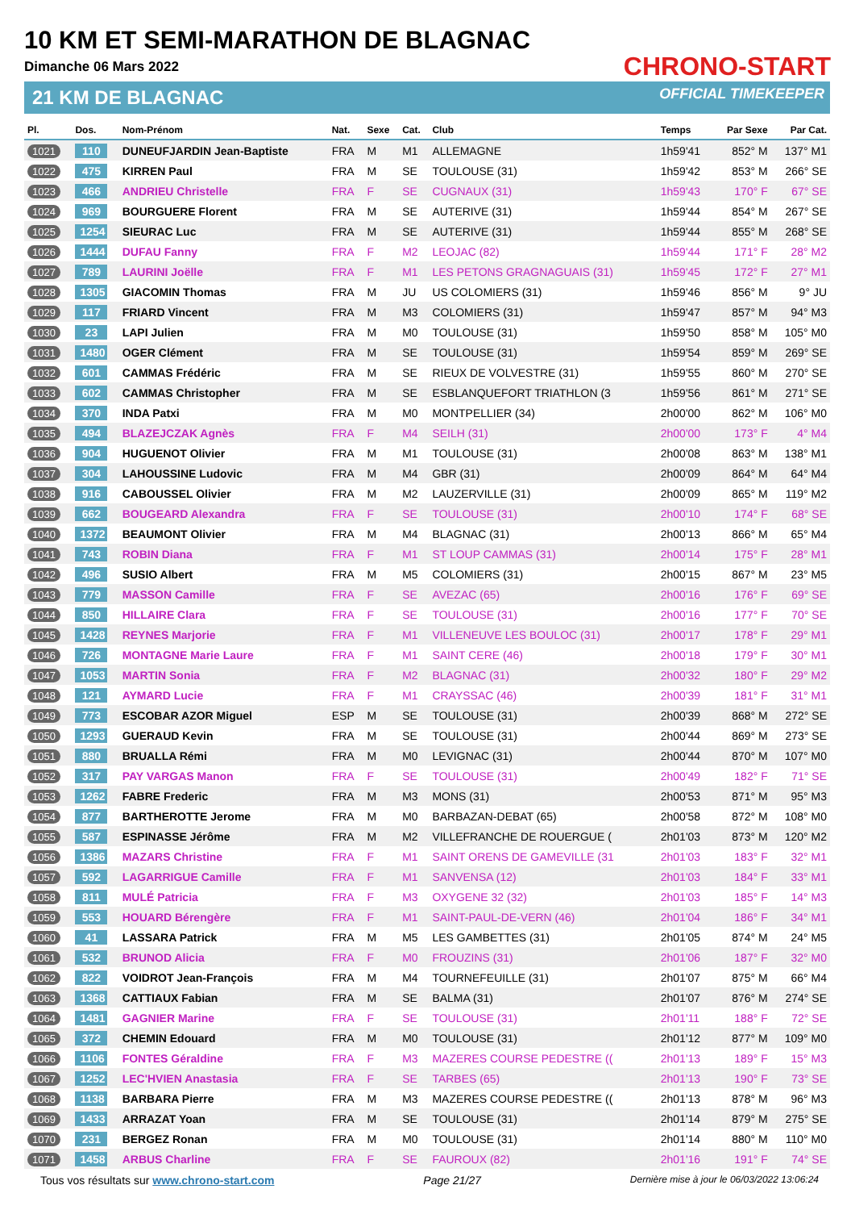10 KM ET SEMI-MARATHON DE BLAGNAC
Dimanche 06 Mars 2022
21 KM DE BLAGNAC
CHRONO-START
OFFICIAL TIMEKEEPER
| Pl. | Dos. | Nom-Prénom | Nat. | Sexe | Cat. | Club | Temps | Par Sexe | Par Cat. |
| --- | --- | --- | --- | --- | --- | --- | --- | --- | --- |
| 1021 | 110 | DUNEUFJARDIN Jean-Baptiste | FRA | M | M1 | ALLEMAGNE | 1h59'41 | 852° M | 137° M1 |
| 1022 | 475 | KIRREN Paul | FRA | M | SE | TOULOUSE (31) | 1h59'42 | 853° M | 266° SE |
| 1023 | 466 | ANDRIEU Christelle | FRA | F | SE | CUGNAUX (31) | 1h59'43 | 170° F | 67° SE |
| 1024 | 969 | BOURGUERE Florent | FRA | M | SE | AUTERIVE (31) | 1h59'44 | 854° M | 267° SE |
| 1025 | 1254 | SIEURAC Luc | FRA | M | SE | AUTERIVE (31) | 1h59'44 | 855° M | 268° SE |
| 1026 | 1444 | DUFAU Fanny | FRA | F | M2 | LEOJAC (82) | 1h59'44 | 171° F | 28° M2 |
| 1027 | 789 | LAURINI Joëlle | FRA | F | M1 | LES PETONS GRAGNAGUAIS (31) | 1h59'45 | 172° F | 27° M1 |
| 1028 | 1305 | GIACOMIN Thomas | FRA | M | JU | US COLOMIERS (31) | 1h59'46 | 856° M | 9° JU |
| 1029 | 117 | FRIARD Vincent | FRA | M | M3 | COLOMIERS (31) | 1h59'47 | 857° M | 94° M3 |
| 1030 | 23 | LAPI Julien | FRA | M | M0 | TOULOUSE (31) | 1h59'50 | 858° M | 105° M0 |
| 1031 | 1480 | OGER Clément | FRA | M | SE | TOULOUSE (31) | 1h59'54 | 859° M | 269° SE |
| 1032 | 601 | CAMMAS Frédéric | FRA | M | SE | RIEUX DE VOLVESTRE (31) | 1h59'55 | 860° M | 270° SE |
| 1033 | 602 | CAMMAS Christopher | FRA | M | SE | ESBLANQUEFORT TRIATHLON (3 | 1h59'56 | 861° M | 271° SE |
| 1034 | 370 | INDA Patxi | FRA | M | M0 | MONTPELLIER (34) | 2h00'00 | 862° M | 106° M0 |
| 1035 | 494 | BLAZEJCZAK Agnès | FRA | F | M4 | SEILH (31) | 2h00'00 | 173° F | 4° M4 |
| 1036 | 904 | HUGUENOT Olivier | FRA | M | M1 | TOULOUSE (31) | 2h00'08 | 863° M | 138° M1 |
| 1037 | 304 | LAHOUSSINE Ludovic | FRA | M | M4 | GBR (31) | 2h00'09 | 864° M | 64° M4 |
| 1038 | 916 | CABOUSSEL Olivier | FRA | M | M2 | LAUZERVILLE (31) | 2h00'09 | 865° M | 119° M2 |
| 1039 | 662 | BOUGEARD Alexandra | FRA | F | SE | TOULOUSE (31) | 2h00'10 | 174° F | 68° SE |
| 1040 | 1372 | BEAUMONT Olivier | FRA | M | M4 | BLAGNAC (31) | 2h00'13 | 866° M | 65° M4 |
| 1041 | 743 | ROBIN Diana | FRA | F | M1 | ST LOUP CAMMAS (31) | 2h00'14 | 175° F | 28° M1 |
| 1042 | 496 | SUSIO Albert | FRA | M | M5 | COLOMIERS (31) | 2h00'15 | 867° M | 23° M5 |
| 1043 | 779 | MASSON Camille | FRA | F | SE | AVEZAC (65) | 2h00'16 | 176° F | 69° SE |
| 1044 | 850 | HILLAIRE Clara | FRA | F | SE | TOULOUSE (31) | 2h00'16 | 177° F | 70° SE |
| 1045 | 1428 | REYNES Marjorie | FRA | F | M1 | VILLENEUVE LES BOULOC (31) | 2h00'17 | 178° F | 29° M1 |
| 1046 | 726 | MONTAGNE Marie Laure | FRA | F | M1 | SAINT CERE (46) | 2h00'18 | 179° F | 30° M1 |
| 1047 | 1053 | MARTIN Sonia | FRA | F | M2 | BLAGNAC (31) | 2h00'32 | 180° F | 29° M2 |
| 1048 | 121 | AYMARD Lucie | FRA | F | M1 | CRAYSSAC (46) | 2h00'39 | 181° F | 31° M1 |
| 1049 | 773 | ESCOBAR AZOR Miguel | ESP | M | SE | TOULOUSE (31) | 2h00'39 | 868° M | 272° SE |
| 1050 | 1293 | GUERAUD Kevin | FRA | M | SE | TOULOUSE (31) | 2h00'44 | 869° M | 273° SE |
| 1051 | 880 | BRUALLA Rémi | FRA | M | M0 | LEVIGNAC (31) | 2h00'44 | 870° M | 107° M0 |
| 1052 | 317 | PAY VARGAS Manon | FRA | F | SE | TOULOUSE (31) | 2h00'49 | 182° F | 71° SE |
| 1053 | 1262 | FABRE Frederic | FRA | M | M3 | MONS (31) | 2h00'53 | 871° M | 95° M3 |
| 1054 | 877 | BARTHEROTTE Jerome | FRA | M | M0 | BARBAZAN-DEBAT (65) | 2h00'58 | 872° M | 108° M0 |
| 1055 | 587 | ESPINASSE Jérôme | FRA | M | M2 | VILLEFRANCHE DE ROUERGUE ( | 2h01'03 | 873° M | 120° M2 |
| 1056 | 1386 | MAZARS Christine | FRA | F | M1 | SAINT ORENS DE GAMEVILLE (31 | 2h01'03 | 183° F | 32° M1 |
| 1057 | 592 | LAGARRIGUE Camille | FRA | F | M1 | SANVENSA (12) | 2h01'03 | 184° F | 33° M1 |
| 1058 | 811 | MULÉ Patricia | FRA | F | M3 | OXYGENE 32 (32) | 2h01'03 | 185° F | 14° M3 |
| 1059 | 553 | HOUARD Bérengère | FRA | F | M1 | SAINT-PAUL-DE-VERN (46) | 2h01'04 | 186° F | 34° M1 |
| 1060 | 41 | LASSARA Patrick | FRA | M | M5 | LES GAMBETTES (31) | 2h01'05 | 874° M | 24° M5 |
| 1061 | 532 | BRUNOD Alicia | FRA | F | M0 | FROUZINS (31) | 2h01'06 | 187° F | 32° M0 |
| 1062 | 822 | VOIDROT Jean-François | FRA | M | M4 | TOURNEFEUILLE (31) | 2h01'07 | 875° M | 66° M4 |
| 1063 | 1368 | CATTIAUX Fabian | FRA | M | SE | BALMA (31) | 2h01'07 | 876° M | 274° SE |
| 1064 | 1481 | GAGNIER Marine | FRA | F | SE | TOULOUSE (31) | 2h01'11 | 188° F | 72° SE |
| 1065 | 372 | CHEMIN Edouard | FRA | M | M0 | TOULOUSE (31) | 2h01'12 | 877° M | 109° M0 |
| 1066 | 1106 | FONTES Géraldine | FRA | F | M3 | MAZERES COURSE PEDESTRE (( | 2h01'13 | 189° F | 15° M3 |
| 1067 | 1252 | LEC'HVIEN Anastasia | FRA | F | SE | TARBES (65) | 2h01'13 | 190° F | 73° SE |
| 1068 | 1138 | BARBARA Pierre | FRA | M | M3 | MAZERES COURSE PEDESTRE (( | 2h01'13 | 878° M | 96° M3 |
| 1069 | 1433 | ARRAZAT Yoan | FRA | M | SE | TOULOUSE (31) | 2h01'14 | 879° M | 275° SE |
| 1070 | 231 | BERGEZ Ronan | FRA | M | M0 | TOULOUSE (31) | 2h01'14 | 880° M | 110° M0 |
| 1071 | 1458 | ARBUS Charline | FRA | F | SE | FAUROUX (82) | 2h01'16 | 191° F | 74° SE |
Tous vos résultats sur www.chrono-start.com Page 21/27 Dernière mise à jour le 06/03/2022 13:06:24